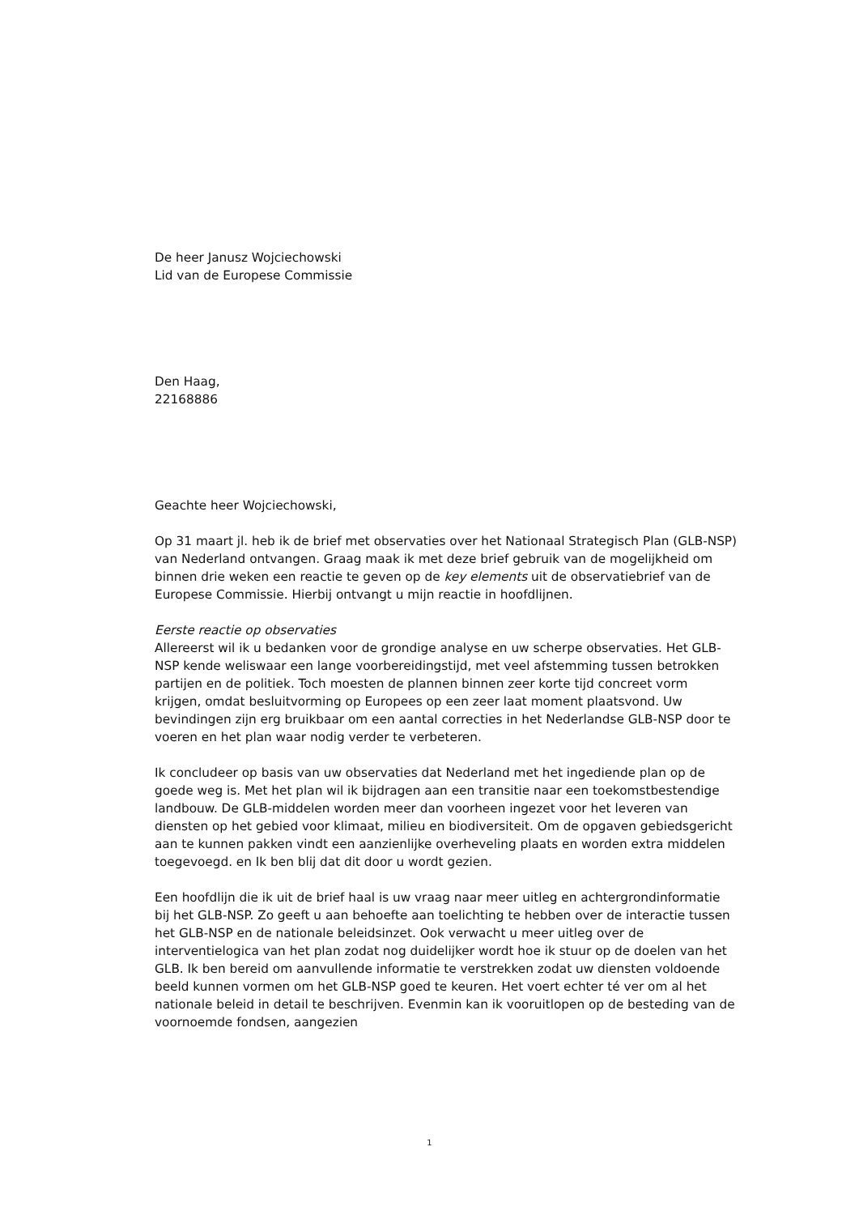De heer Janusz Wojciechowski
Lid van de Europese Commissie
Den Haag,
22168886
Geachte heer Wojciechowski,
Op 31 maart jl. heb ik de brief met observaties over het Nationaal Strategisch Plan (GLB-NSP) van Nederland ontvangen. Graag maak ik met deze brief gebruik van de mogelijkheid om binnen drie weken een reactie te geven op de key elements uit de observatiebrief van de Europese Commissie. Hierbij ontvangt u mijn reactie in hoofdlijnen.
Eerste reactie op observaties
Allereerst wil ik u bedanken voor de grondige analyse en uw scherpe observaties. Het GLB-NSP kende weliswaar een lange voorbereidingstijd, met veel afstemming tussen betrokken partijen en de politiek. Toch moesten de plannen binnen zeer korte tijd concreet vorm krijgen, omdat besluitvorming op Europees op een zeer laat moment plaatsvond. Uw bevindingen zijn erg bruikbaar om een aantal correcties in het Nederlandse GLB-NSP door te voeren en het plan waar nodig verder te verbeteren.
Ik concludeer op basis van uw observaties dat Nederland met het ingediende plan op de goede weg is. Met het plan wil ik bijdragen aan een transitie naar een toekomstbestendige landbouw. De GLB-middelen worden meer dan voorheen ingezet voor het leveren van diensten op het gebied voor klimaat, milieu en biodiversiteit. Om de opgaven gebiedsgericht aan te kunnen pakken vindt een aanzienlijke overheveling plaats en worden extra middelen toegevoegd. en Ik ben blij dat dit door u wordt gezien.
Een hoofdlijn die ik uit de brief haal is uw vraag naar meer uitleg en achtergrondinformatie bij het GLB-NSP. Zo geeft u aan behoefte aan toelichting te hebben over de interactie tussen het GLB-NSP en de nationale beleidsinzet. Ook verwacht u meer uitleg over de interventielogica van het plan zodat nog duidelijker wordt hoe ik stuur op de doelen van het GLB. Ik ben bereid om aanvullende informatie te verstrekken zodat uw diensten voldoende beeld kunnen vormen om het GLB-NSP goed te keuren. Het voert echter té ver om al het nationale beleid in detail te beschrijven. Evenmin kan ik vooruitlopen op de besteding van de voornoemde fondsen, aangezien
1